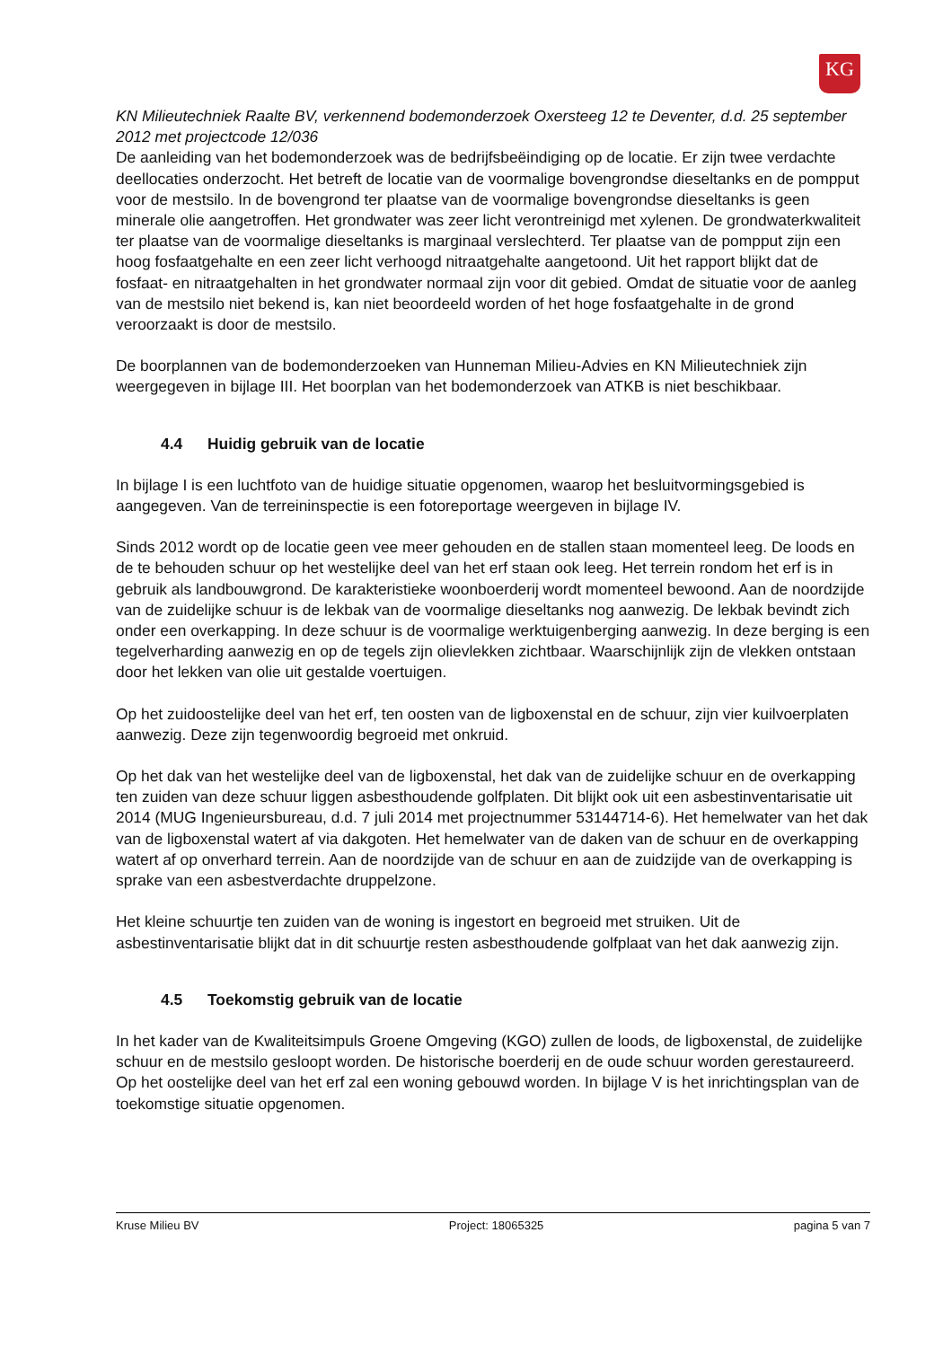KG
KN Milieutechniek Raalte BV, verkennend bodemonderzoek Oxersteeg 12 te Deventer, d.d. 25 september 2012 met projectcode 12/036
De aanleiding van het bodemonderzoek was de bedrijfsbeëindiging op de locatie. Er zijn twee verdachte deellocaties onderzocht. Het betreft de locatie van de voormalige bovengrondse dieseltanks en de pompput voor de mestsilo. In de bovengrond ter plaatse van de voormalige bovengrondse dieseltanks is geen minerale olie aangetroffen. Het grondwater was zeer licht verontreinigd met xylenen. De grondwaterkwaliteit ter plaatse van de voormalige dieseltanks is marginaal verslechterd. Ter plaatse van de pompput zijn een hoog fosfaatgehalte en een zeer licht verhoogd nitraatgehalte aangetoond. Uit het rapport blijkt dat de fosfaat- en nitraatgehalten in het grondwater normaal zijn voor dit gebied. Omdat de situatie voor de aanleg van de mestsilo niet bekend is, kan niet beoordeeld worden of het hoge fosfaatgehalte in de grond veroorzaakt is door de mestsilo.
De boorplannen van de bodemonderzoeken van Hunneman Milieu-Advies en KN Milieutechniek zijn weergegeven in bijlage III. Het boorplan van het bodemonderzoek van ATKB is niet beschikbaar.
4.4 Huidig gebruik van de locatie
In bijlage I is een luchtfoto van de huidige situatie opgenomen, waarop het besluitvormingsgebied is aangegeven. Van de terreininspectie is een fotoreportage weergeven in bijlage IV.
Sinds 2012 wordt op de locatie geen vee meer gehouden en de stallen staan momenteel leeg. De loods en de te behouden schuur op het westelijke deel van het erf staan ook leeg. Het terrein rondom het erf is in gebruik als landbouwgrond. De karakteristieke woonboerderij wordt momenteel bewoond. Aan de noordzijde van de zuidelijke schuur is de lekbak van de voormalige dieseltanks nog aanwezig. De lekbak bevindt zich onder een overkapping. In deze schuur is de voormalige werktuigenberging aanwezig. In deze berging is een tegelverharding aanwezig en op de tegels zijn olievlekken zichtbaar. Waarschijnlijk zijn de vlekken ontstaan door het lekken van olie uit gestalde voertuigen.
Op het zuidoostelijke deel van het erf, ten oosten van de ligboxenstal en de schuur, zijn vier kuilvoerplaten aanwezig. Deze zijn tegenwoordig begroeid met onkruid.
Op het dak van het westelijke deel van de ligboxenstal, het dak van de zuidelijke schuur en de overkapping ten zuiden van deze schuur liggen asbesthoudende golfplaten. Dit blijkt ook uit een asbestinventarisatie uit 2014 (MUG Ingenieursbureau, d.d. 7 juli 2014 met projectnummer 53144714-6). Het hemelwater van het dak van de ligboxenstal watert af via dakgoten. Het hemelwater van de daken van de schuur en de overkapping watert af op onverhard terrein. Aan de noordzijde van de schuur en aan de zuidzijde van de overkapping is sprake van een asbestverdachte druppelzone.
Het kleine schuurtje ten zuiden van de woning is ingestort en begroeid met struiken. Uit de asbestinventarisatie blijkt dat in dit schuurtje resten asbesthoudende golfplaat van het dak aanwezig zijn.
4.5 Toekomstig gebruik van de locatie
In het kader van de Kwaliteitsimpuls Groene Omgeving (KGO) zullen de loods, de ligboxenstal, de zuidelijke schuur en de mestsilo gesloopt worden. De historische boerderij en de oude schuur worden gerestaureerd. Op het oostelijke deel van het erf zal een woning gebouwd worden. In bijlage V is het inrichtingsplan van de toekomstige situatie opgenomen.
Kruse Milieu BV Project: 18065325 pagina 5 van 7